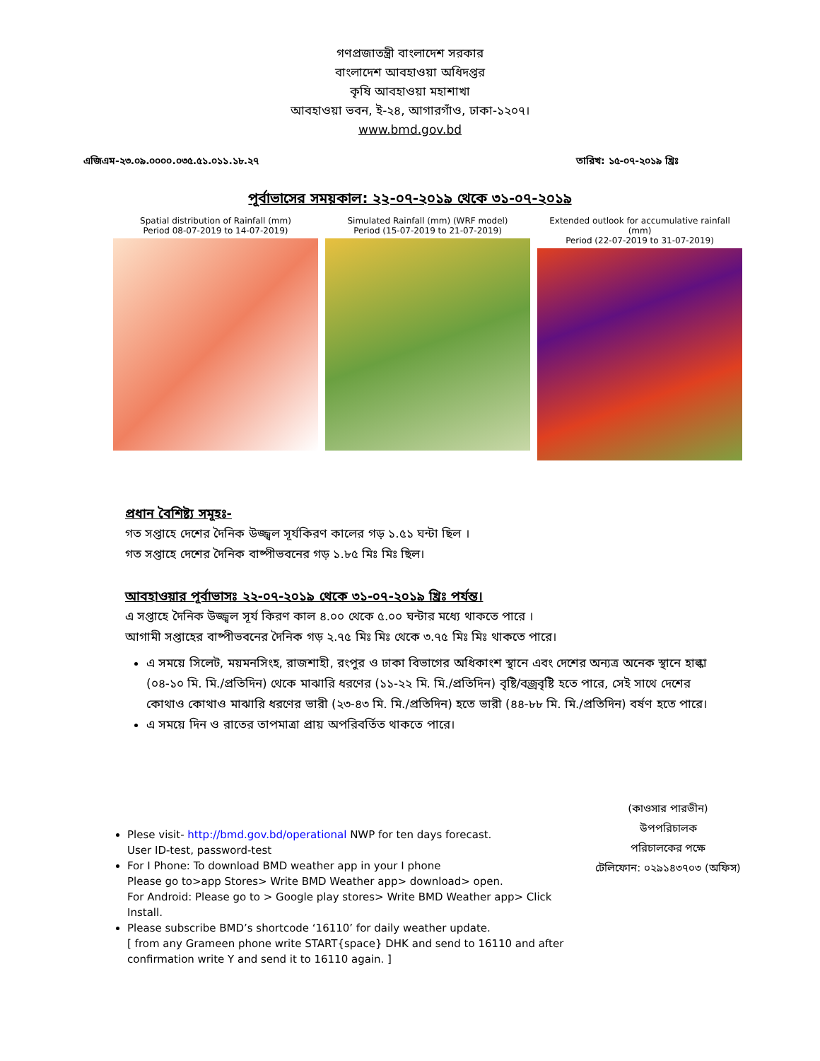গণপ্রজাতন্ত্রী বাংলাদেশ সরকার
বাংলাদেশ আবহাওয়া অধিদপ্তর
কৃষি আবহাওয়া মহাশাখা
আবহাওয়া ভবন, ই-২৪, আগারগাঁও, ঢাকা-১২০৭।
www.bmd.gov.bd
এজিএম-২৩.০৯.০০০০.০৩৫.৫১.০১১.১৮.২৭ তারিখ: ১৫-০৭-২০১৯ খ্রিঃ
পূর্বাভাসের সময়কাল: ২২-০৭-২০১৯ থেকে ৩১-০৭-২০১৯
Spatial distribution of Rainfall (mm)
Period 08-07-2019 to 14-07-2019)
Simulated Rainfall (mm) (WRF model)
Period (15-07-2019 to 21-07-2019)
Extended outlook for accumulative rainfall (mm)
Period (22-07-2019 to 31-07-2019)
প্রধান বৈশিষ্ট্য সমূহঃ-
গত সপ্তাহে দেশের দৈনিক উজ্জ্বল সূর্যকিরণ কালের গড় ১.৫১ ঘন্টা ছিল ।
গত সপ্তাহে দেশের দৈনিক বাষ্পীভবনের গড় ১.৮৫ মিঃ মিঃ ছিল।
আবহাওয়ার পূর্বাভাসঃ ২২-০৭-২০১৯ থেকে ৩১-০৭-২০১৯ খ্রিঃ পর্যন্ত।
এ সপ্তাহে দৈনিক উজ্জ্বল সূর্য কিরণ কাল ৪.০০ থেকে ৫.০০ ঘন্টার মধ্যে থাকতে পারে ।
আগামী সপ্তাহের বাষ্পীভবনের দৈনিক গড় ২.৭৫ মিঃ মিঃ থেকে ৩.৭৫ মিঃ মিঃ থাকতে পারে।
এ সময়ে সিলেট, ময়মনসিংহ, রাজশাহী, রংপুর ও ঢাকা বিভাগের অধিকাংশ স্থানে এবং দেশের অন্যত্র অনেক স্থানে হাল্কা (০৪-১০ মি. মি./প্রতিদিন) থেকে মাঝারি ধরণের (১১-২২ মি. মি./প্রতিদিন) বৃষ্টি/বজ্রবৃষ্টি হতে পারে, সেই সাথে দেশের কোথাও কোথাও মাঝারি ধরণের ভারী (২৩-৪৩ মি. মি./প্রতিদিন) হতে ভারী (৪৪-৮৮ মি. মি./প্রতিদিন) বর্ষণ হতে পারে।
এ সময়ে দিন ও রাতের তাপমাত্রা প্রায় অপরিবর্তিত থাকতে পারে।
Plese visit- http://bmd.gov.bd/operational NWP for ten days forecast.
User ID-test, password-test
For I Phone: To download BMD weather app in your I phone
Please go to>app Stores> Write BMD Weather app> download> open.
For Android: Please go to > Google play stores> Write BMD Weather app> Click Install.
Please subscribe BMD’s shortcode ‘16110’ for daily weather update.
[ from any Grameen phone write START{space} DHK and send to 16110 and after confirmation write Y and send it to 16110 again. ]
(কাওসার পারভীন)
উপপরিচালক
পরিচালকের পক্ষে
টেলিফোন: ০২৯১৪৩৭০৩ (অফিস)